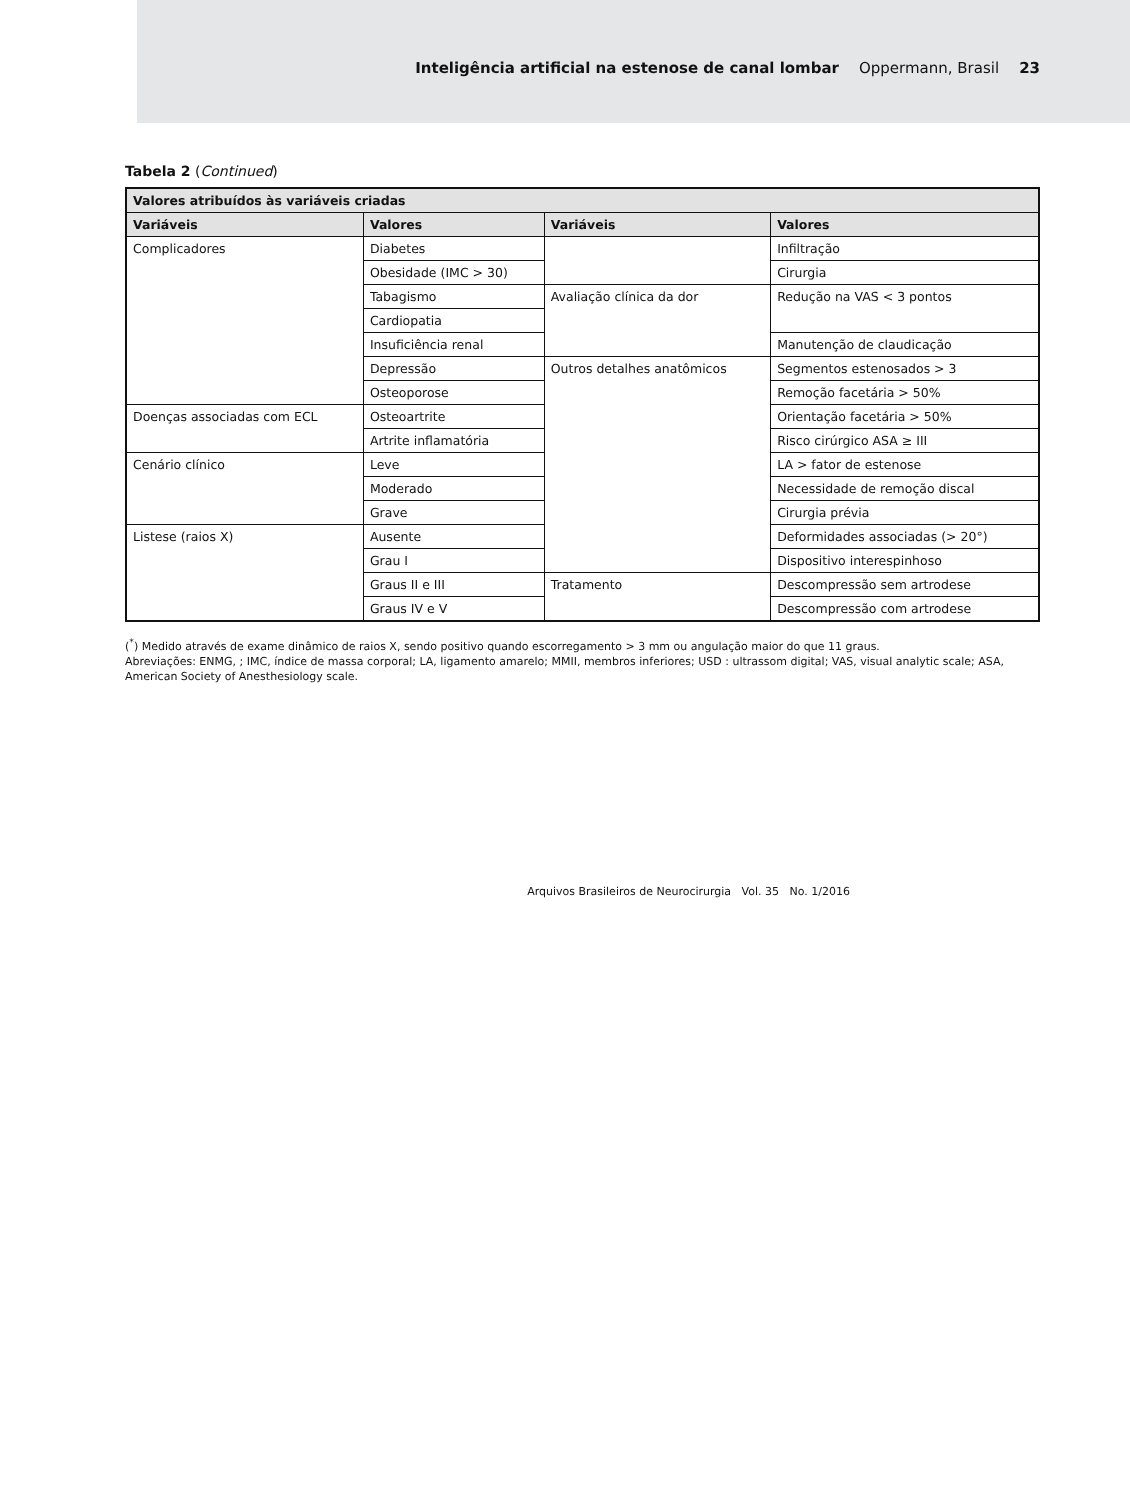Inteligência artificial na estenose de canal lombar Oppermann, Brasil 23
Tabela 2 (Continued)
| Valores atribuídos às variáveis criadas | | | |
| --- | --- | --- | --- |
| Variáveis | Valores | Variáveis | Valores |
| Complicadores | Diabetes | | Infiltração |
| | Obesidade (IMC > 30) | | Cirurgia |
| | Tabagismo | Avaliação clínica da dor | Redução na VAS < 3 pontos |
| | Cardiopatia | | |
| | Insuficiência renal | | Manutenção de claudicação |
| | Depressão | Outros detalhes anatômicos | Segmentos estenosados > 3 |
| | Osteoporose | | Remoção facetária > 50% |
| Doenças associadas com ECL | Osteoartrite | | Orientação facetária > 50% |
| | Artrite inflamatória | | Risco cirúrgico ASA ≥ III |
| Cenário clínico | Leve | | LA > fator de estenose |
| | Moderado | | Necessidade de remoção discal |
| | Grave | | Cirurgia prévia |
| Listese (raios X) | Ausente | | Deformidades associadas (> 20°) |
| | Grau I | | Dispositivo interespinhoso |
| | Graus II e III | Tratamento | Descompressão sem artrodese |
| | Graus IV e V | | Descompressão com artrodese |
(<sup>*</sup>) Medido através de exame dinâmico de raios X, sendo positivo quando escorregamento > 3 mm ou angulação maior do que 11 graus.
Abreviações: ENMG, ; IMC, índice de massa corporal; LA, ligamento amarelo; MMII, membros inferiores; USD : ultrassom digital; VAS, visual analytic scale; ASA, American Society of Anesthesiology scale.
Arquivos Brasileiros de Neurocirurgia Vol. 35 No. 1/2016